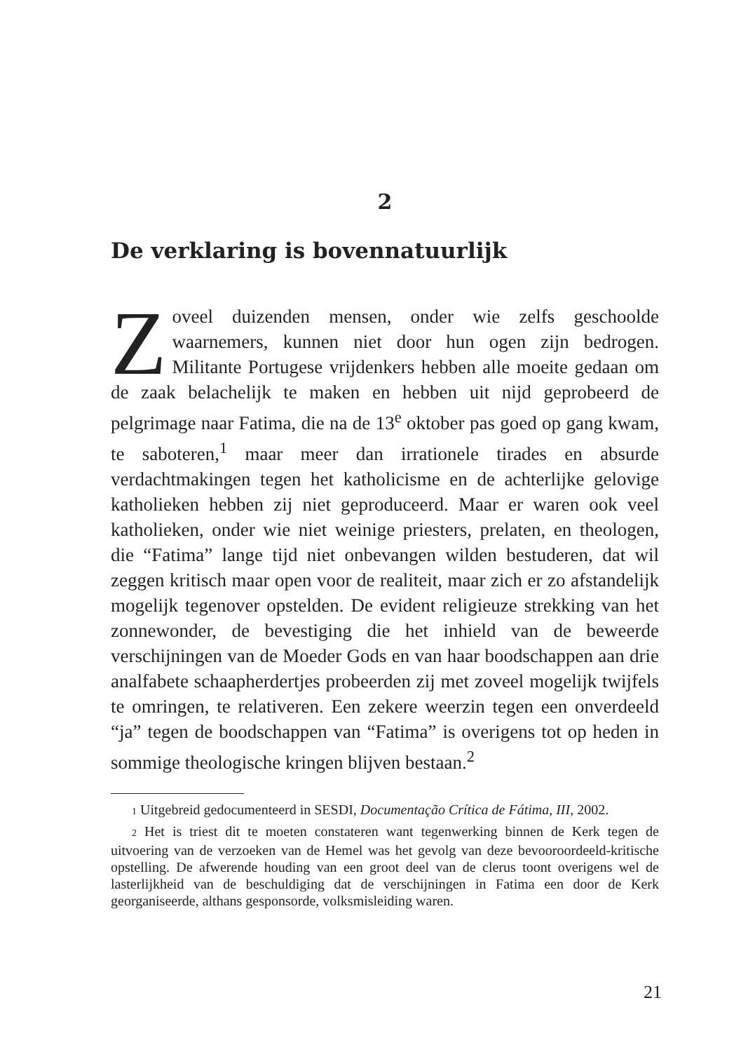2
De verklaring is bovennatuurlijk
Zoveel duizenden mensen, onder wie zelfs geschoolde waarnemers, kunnen niet door hun ogen zijn bedrogen. Militante Portugese vrijdenkers hebben alle moeite gedaan om de zaak belachelijk te maken en hebben uit nijd geprobeerd de pelgrimage naar Fatima, die na de 13<sup>e</sup> oktober pas goed op gang kwam, te saboteren,<sup>1</sup> maar meer dan irrationele tirades en absurde verdachtmakingen tegen het katholicisme en de achterlijke gelovige katholieken hebben zij niet geproduceerd. Maar er waren ook veel katholieken, onder wie niet weinige priesters, prelaten, en theologen, die “Fatima” lange tijd niet onbevangen wilden bestuderen, dat wil zeggen kritisch maar open voor de realiteit, maar zich er zo afstandelijk mogelijk tegenover opstelden. De evident religieuze strekking van het zonnewonder, de bevestiging die het inhield van de beweerde verschijningen van de Moeder Gods en van haar boodschappen aan drie analfabete schaapherdertjes probeerden zij met zoveel mogelijk twijfels te omringen, te relativeren. Een zekere weerzin tegen een onverdeeld “ja” tegen de boodschappen van “Fatima” is overigens tot op heden in sommige theologische kringen blijven bestaan.<sup>2</sup>
1 Uitgebreid gedocumenteerd in SESDI, Documentação Crítica de Fátima, III, 2002.
2 Het is triest dit te moeten constateren want tegenwerking binnen de Kerk tegen de uitvoering van de verzoeken van de Hemel was het gevolg van deze bevooroordeeld-kritische opstelling. De afwerende houding van een groot deel van de clerus toont overigens wel de lasterlijkheid van de beschuldiging dat de verschijningen in Fatima een door de Kerk georganiseerde, althans gesponsorde, volksmisleiding waren.
21